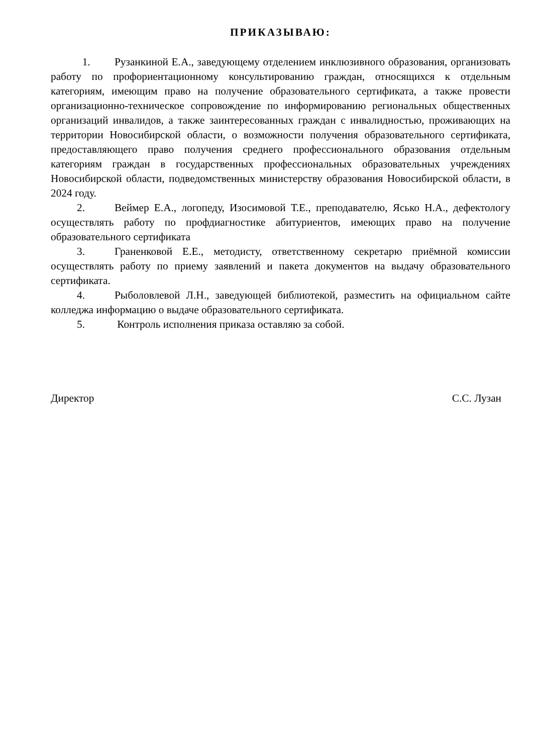ПРИКАЗЫВАЮ:
1. Рузанкиной Е.А., заведующему отделением инклюзивного образования, организовать работу по профориентационному консультированию граждан, относящихся к отдельным категориям, имеющим право на получение образовательного сертификата, а также провести организационно-техническое сопровождение по информированию региональных общественных организаций инвалидов, а также заинтересованных граждан с инвалидностью, проживающих на территории Новосибирской области, о возможности получения образовательного сертификата, предоставляющего право получения среднего профессионального образования отдельным категориям граждан в государственных профессиональных образовательных учреждениях Новосибирской области, подведомственных министерству образования Новосибирской области, в 2024 году.
2. Веймер Е.А., логопеду, Изосимовой Т.Е., преподавателю, Ясько Н.А., дефектологу осуществлять работу по профдиагностике абитуриентов, имеющих право на получение образовательного сертификата
3. Граненковой Е.Е., методисту, ответственному секретарю приёмной комиссии осуществлять работу по приему заявлений и пакета документов на выдачу образовательного сертификата.
4. Рыболовлевой Л.Н., заведующей библиотекой, разместить на официальном сайте колледжа информацию о выдаче образовательного сертификата.
5. Контроль исполнения приказа оставляю за собой.
Директор С.С. Лузан